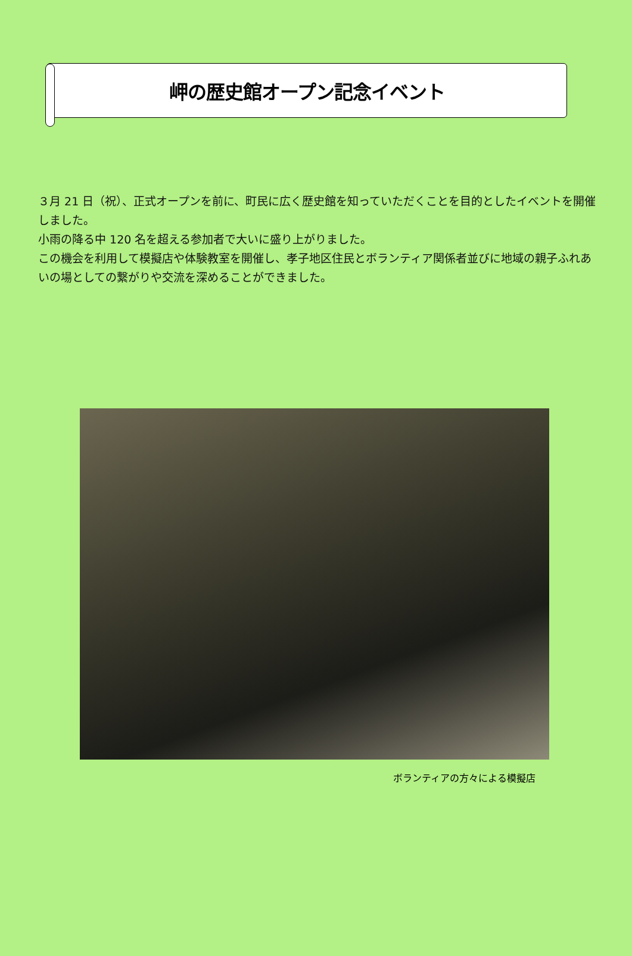岬の歴史館オープン記念イベント
３月 21 日（祝）、正式オープンを前に、町民に広く歴史館を知っていただくことを目的としたイベントを開催しました。
小雨の降る中 120 名を超える参加者で大いに盛り上がりました。
この機会を利用して模擬店や体験教室を開催し、孝子地区住民とボランティア関係者並びに地域の親子ふれあいの場としての繋がりや交流を深めることができました。
ボランティアの方々による模擬店